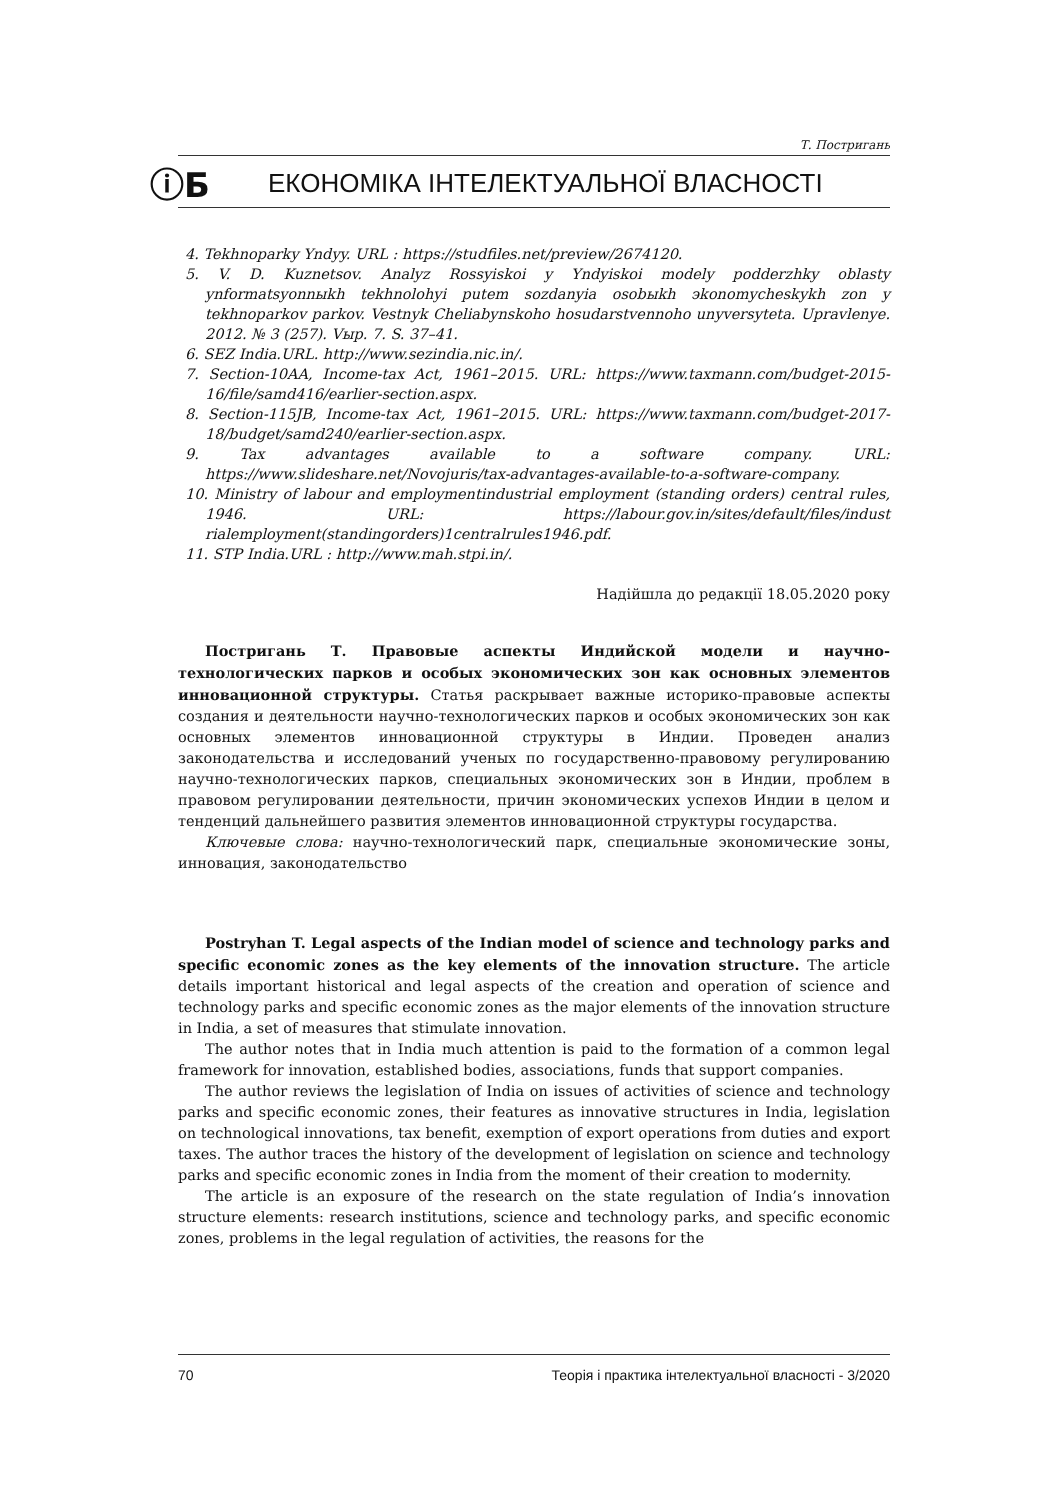Т. Постригань
ⓘБ ЕКОНОМІКА ІНТЕЛЕКТУАЛЬНОЇ ВЛАСНОСТІ
4. Tekhnoparky Yndyy. URL : https://studfiles.net/preview/2674120.
5. V. D. Kuznetsov. Analyz Rossyiskoi y Yndyiskoi modely podderzhky oblasty ynformatsyonnыkh tekhnolohyi putem sozdanyia osobыkh эkonomycheskykh zon y tekhnoparkov parkov. Vestnyk Cheliabynskoho hosudarstvennoho unyversyteta. Upravlenye. 2012. № 3 (257). Vыp. 7. S. 37–41.
6. SEZ India.URL. http://www.sezindia.nic.in/.
7. Section-10AA, Income-tax Act, 1961–2015. URL: https://www.taxmann.com/budget-2015-16/file/samd416/earlier-section.aspx.
8. Section-115JB, Income-tax Act, 1961–2015. URL: https://www.taxmann.com/budget-2017-18/budget/samd240/earlier-section.aspx.
9. Tax advantages available to a software company. URL: https://www.slideshare.net/Novojuris/tax-advantages-available-to-a-software-company.
10. Ministry of labour and employmentindustrial employment (standing orders) central rules, 1946. URL: https://labour.gov.in/sites/default/files/indust rialemployment(standingorders)1centralrules1946.pdf.
11. STP India.URL : http://www.mah.stpi.in/.
Надійшла до редакції 18.05.2020 року
Постригань Т. Правовые аспекты Индийской модели и научно-технологических парков и особых экономических зон как основных элементов инновационной структуры. Статья раскрывает важные историко-правовые аспекты создания и деятельности научно-технологических парков и особых экономических зон как основных элементов инновационной структуры в Индии. Проведен анализ законодательства и исследований ученых по государственно-правовому регулированию научно-технологических парков, специальных экономических зон в Индии, проблем в правовом регулировании деятельности, причин экономических успехов Индии в целом и тенденций дальнейшего развития элементов инновационной структуры государства.
Ключевые слова: научно-технологический парк, специальные экономические зоны, инновация, законодательство
Postryhan T. Legal aspects of the Indian model of science and technology parks and specific economic zones as the key elements of the innovation structure. The article details important historical and legal aspects of the creation and operation of science and technology parks and specific economic zones as the major elements of the innovation structure in India, a set of measures that stimulate innovation.
The author notes that in India much attention is paid to the formation of a common legal framework for innovation, established bodies, associations, funds that support companies.
The author reviews the legislation of India on issues of activities of science and technology parks and specific economic zones, their features as innovative structures in India, legislation on technological innovations, tax benefit, exemption of export operations from duties and export taxes. The author traces the history of the development of legislation on science and technology parks and specific economic zones in India from the moment of their creation to modernity.
The article is an exposure of the research on the state regulation of India’s innovation structure elements: research institutions, science and technology parks, and specific economic zones, problems in the legal regulation of activities, the reasons for the
70 Теорія і практика інтелектуальної власності - 3/2020